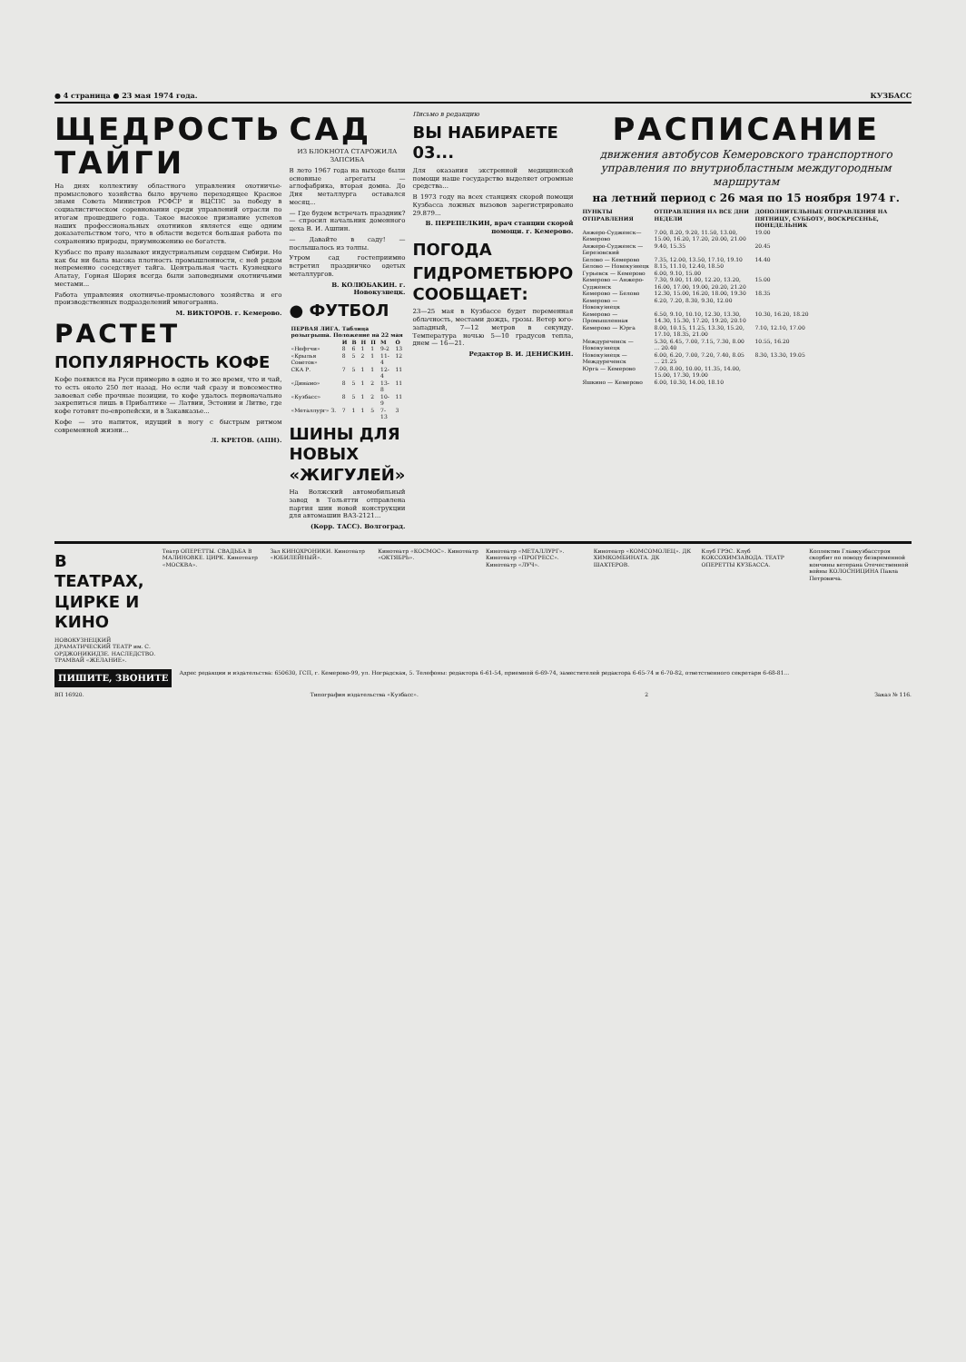● 4 страница ● 23 мая 1974 года. КУЗБАСС
ЩЕДРОСТЬ ТАЙГИ
На днях коллективу областного управления охотничье-промыслового хозяйства было вручено переходящее Красное знамя Совета Министров РСФСР и ВЦСПС за победу в социалистическом соревновании среди управлений отрасли по итогам прошедшего года. Такое высокое признание успехов наших профессиональных охотников является еще одним доказательством того, что в области ведется большая работа по сохранению природы, приумножению ее богатств.
Кузбасс по праву называют индустриальным сердцем Сибири. Но как бы ни была высока плотность промышленности, с ней рядом непременно соседствует тайга. Центральная часть Кузнецкого Алатау, Горная Шория всегда были заповедными охотничьими местами...
Работа управления охотничье-промыслового хозяйства и его производственных подразделений многогранна.
М. ВИКТОРОВ. г. Кемерово.
РАСТЕТ
ПОПУЛЯРНОСТЬ КОФЕ
Кофе появился на Руси примерно в одно и то же время, что и чай, то есть около 250 лет назад. Но если чай сразу и повсеместно завоевал себе прочные позиции, то кофе удалось первоначально закрепиться лишь в Прибалтике — Латвии, Эстонии и Литве, где кофе готовят по-европейски, и в Закавказье...
Кофе — это напиток, идущий в ногу с быстрым ритмом современной жизни...
Л. КРЕТОВ. (АПН).
САД
ИЗ БЛОКНОТА СТАРОЖИЛА ЗАПСИБА
В лето 1967 года на выходе были основные агрегаты — аглофабрика, вторая домна. До Дня металлурга оставался месяц...
— Где будем встречать праздник? — спросил начальник доменного цеха В. И. Ашпин.
— Давайте в саду! — послышалось из толпы.
Утром сад гостеприимно встретил праздничко одетых металлургов.
В. КОЛЮБАКИН. г. Новокузнецк.
● ФУТБОЛ
| ПЕРВАЯ ЛИГА. Таблица розыгрыша. Положение на 22 мая | | | | | | |
| --- | --- | --- | --- | --- | --- | --- |
| | И | В | Н | П | М | О |
| «Нефтчи» | 8 | 6 | 1 | 1 | 9-2 | 13 |
| «Крылья Советов» | 8 | 5 | 2 | 1 | 11-4 | 12 |
| СКА Р. | 7 | 5 | 1 | 1 | 12-4 | 11 |
| «Динамо» | 8 | 5 | 1 | 2 | 13-8 | 11 |
| «Кузбасс» | 8 | 5 | 1 | 2 | 10-9 | 11 |
| «Металлург» З. | 7 | 1 | 1 | 5 | 7-13 | 3 |
ШИНЫ ДЛЯ НОВЫХ «ЖИГУЛЕЙ»
На Волжский автомобильный завод в Тольятти отправлена партия шин новой конструкции для автомашин ВАЗ-2121...
(Корр. ТАСС). Волгоград.
Письмо в редакцию
ВЫ НАБИРАЕТЕ 03...
Для оказания экстренной медицинской помощи наше государство выделяет огромные средства...
В 1973 году на всех станциях скорой помощи Кузбасса ложных вызовов зарегистрировано 29.879...
В. ПЕРЕПЕЛКИН, врач станции скорой помощи. г. Кемерово.
ПОГОДА
ГИДРОМЕТБЮРО СООБЩАЕТ:
23—25 мая в Кузбассе будет переменная облачность, местами дождь, грозы. Ветер юго-западный, 7—12 метров в секунду. Температура ночью 5—10 градусов тепла, днем — 16—21.
Редактор В. И. ДЕНИСКИН.
РАСПИСАНИЕ
движения автобусов Кемеровского транспортного управления по внутриобластным междугородным маршрутам
на летний период с 26 мая по 15 ноября 1974 г.
| ПУНКТЫ ОТПРАВЛЕНИЯ | ОТПРАВЛЕНИЯ НА ВСЕ ДНИ НЕДЕЛИ | ДОПОЛНИТЕЛЬНЫЕ ОТПРАВЛЕНИЯ НА ПЯТНИЦУ, СУББОТУ, ВОСКРЕСЕНЬЕ, ПОНЕДЕЛЬНИК |
| --- | --- | --- |
| Анжеро-Судженск—Кемерово | 7.00, 8.20, 9.20, 11.50, 13.00, 15.00, 16.20, 17.20, 20.00, 21.00 | 19.00 |
| Анжеро-Судженск — Березовский | 9.40, 15.35 | 20.45 |
| Белово — Кемерово | 7.35, 12.00, 13.50, 17.10, 19.10 | 14.40 |
| Белово — Новокузнецк | 8.15, 11.10, 12.40, 18.50 | |
| Гурьевск — Кемерово | 6.00, 9.10, 15.00 | |
| Кемерово — Анжеро-Судженск | 7.30, 9.00, 11.00, 12.20, 13.20, 16.00, 17.00, 19.00, 20.20, 21.20 | 15.00 |
| Кемерово — Белово | 12.30, 15.00, 16.20, 18.00, 19.30 | 18.35 |
| Кемерово — Новокузнецк | 6.20, 7.20, 8.30, 9.30, 12.00 | |
| Кемерово — Промышленная | 6.50, 9.10, 10.10, 12.30, 13.30, 14.30, 15.30, 17.20, 19.20, 20.10 | 10.30, 16.20, 18.20 |
| Кемерово — Юрга | 8.00, 10.15, 11.25, 13.30, 15.20, 17.10, 18.35, 21.00 | 7.10, 12.10, 17.00 |
| Междуреченск — Новокузнецк | 5.30, 6.45, 7.00, 7.15, 7.30, 8.00 ... 20.40 | 10.55, 16.20 |
| Новокузнецк — Междуреченск | 6.00, 6.20, 7.00, 7.20, 7.40, 8.05 ... 21.25 | 8.30, 13.30, 19.05 |
| Юрга — Кемерово | 7.00, 8.00, 10.00, 11.35, 14.00, 15.00, 17.30, 19.00 | |
| Яшкино — Кемерово | 6.00, 10.30, 14.00, 18.10 | |
В ТЕАТРАХ, ЦИРКЕ И КИНО
НОВОКУЗНЕЦКИЙ ДРАМАТИЧЕСКИЙ ТЕАТР им. С. ОРДЖОНИКИДЗЕ. НАСЛЕДСТВО. ТРАМВАЙ «ЖЕЛАНИЕ».
Театр ОПЕРЕТТЫ. СВАДЬБА В МАЛИНОВКЕ. ЦИРК. Кинотеатр «МОСКВА».
Зал КИНОХРОНИКИ. Кинотеатр «ЮБИЛЕЙНЫЙ».
Кинотеатр «КОСМОС». Кинотеатр «ОКТЯБРЬ».
Кинотеатр «МЕТАЛЛУРГ». Кинотеатр «ПРОГРЕСС». Кинотеатр «ЛУЧ».
Кинотеатр «КОМСОМОЛЕЦ». ДК ХИМКОМБИНАТА. ДК ШАХТЕРОВ.
Клуб ГРЭС. Клуб КОКСОХИМЗАВОДА. ТЕАТР ОПЕРЕТТЫ КУЗБАССА.
Коллектив Главкузбасстроя скорбит по поводу безвременной кончины ветерана Отечественной войны КОЛОСНИЦИНА Павла Петровича.
ПИШИТЕ, ЗВОНИТЕ
Адрес редакции и издательства: 650630, ГСП, г. Кемерово-99, ул. Ноградская, 5. Телефоны: редактора 6-61-54, приемной 6-69-74, заместителей редактора 6-65-74 и 6-70-82, ответственного секретаря 6-68-81...
ВП 16920. Типография издательства «Кузбасс». 2 Заказ № 116.